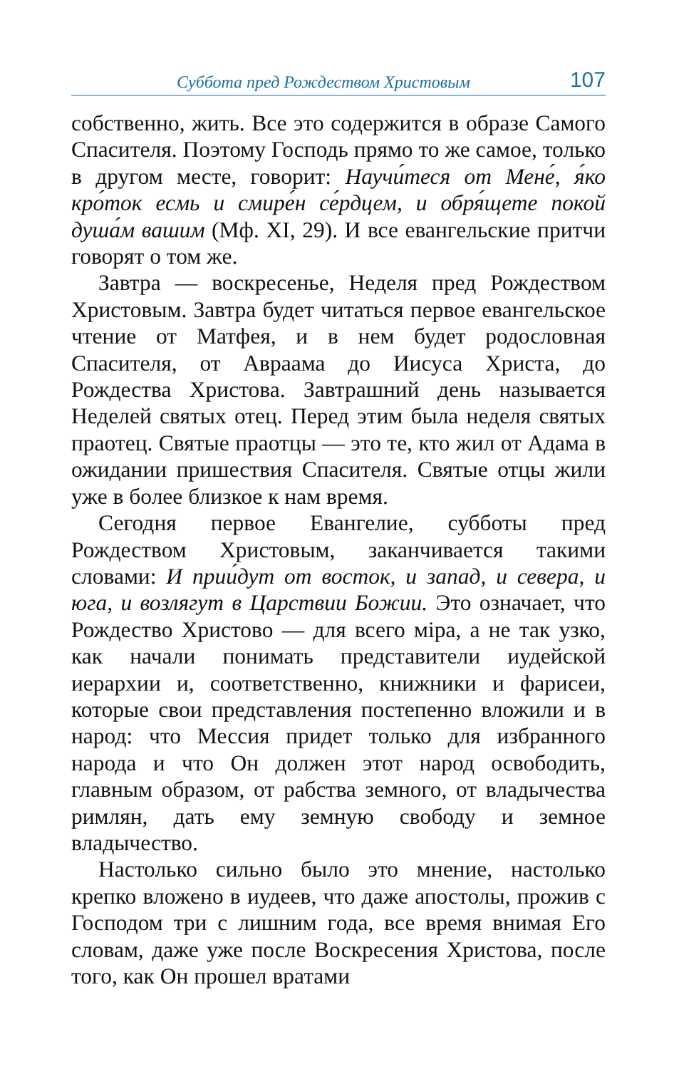Суббота пред Рождеством Христовым 107
собственно, жить. Все это содержится в образе Самого Спасителя. Поэтому Господь прямо то же самое, только в другом месте, говорит: Научи́теся от Мене́, я́ко кро́ток есмь и смире́н се́рдцем, и обря́щете покой душа́м вашим (Мф. XI, 29). И все евангельские притчи говорят о том же.
Завтра — воскресенье, Неделя пред Рождеством Христовым. Завтра будет читаться первое евангельское чтение от Матфея, и в нем будет родословная Спасителя, от Авраама до Иисуса Христа, до Рождества Христова. Завтрашний день называется Неделей святых отец. Перед этим была неделя святых праотец. Святые праотцы — это те, кто жил от Адама в ожидании пришествия Спасителя. Святые отцы жили уже в более близкое к нам время.
Сегодня первое Евангелие, субботы пред Рождеством Христовым, заканчивается такими словами: И прии́дут от восток, и запад, и севера, и юга, и возлягут в Царствии Божии. Это означает, что Рождество Христово — для всего міра, а не так узко, как начали понимать представители иудейской иерархии и, соответственно, книжники и фарисеи, которые свои представления постепенно вложили и в народ: что Мессия придет только для избранного народа и что Он должен этот народ освободить, главным образом, от рабства земного, от владычества римлян, дать ему земную свободу и земное владычество.
Настолько сильно было это мнение, настолько крепко вложено в иудеев, что даже апостолы, прожив с Господом три с лишним года, все время внимая Его словам, даже уже после Воскресения Христова, после того, как Он прошел вратами